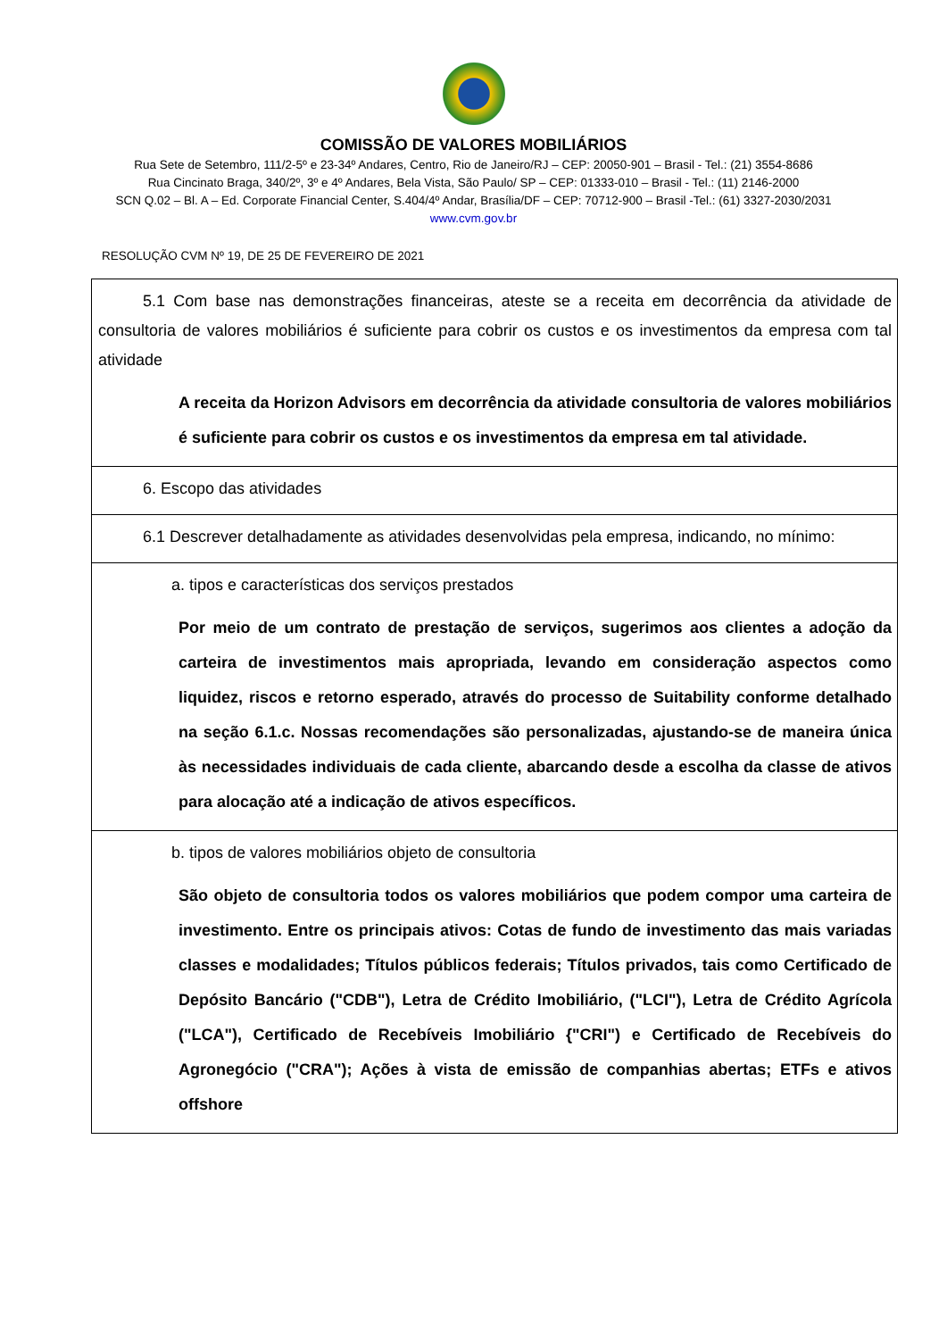COMISSÃO DE VALORES MOBILIÁRIOS
Rua Sete de Setembro, 111/2-5º e 23-34º Andares, Centro, Rio de Janeiro/RJ – CEP: 20050-901 – Brasil - Tel.: (21) 3554-8686
Rua Cincinato Braga, 340/2º, 3º e 4º Andares, Bela Vista, São Paulo/ SP – CEP: 01333-010 – Brasil - Tel.: (11) 2146-2000
SCN Q.02 – Bl. A – Ed. Corporate Financial Center, S.404/4º Andar, Brasília/DF – CEP: 70712-900 – Brasil -Tel.: (61) 3327-2030/2031
www.cvm.gov.br
RESOLUÇÃO CVM Nº 19, DE 25 DE FEVEREIRO DE 2021
| 5.1 Com base nas demonstrações financeiras, ateste se a receita em decorrência da atividade de consultoria de valores mobiliários é suficiente para cobrir os custos e os investimentos da empresa com tal atividade A receita da Horizon Advisors em decorrência da atividade consultoria de valores mobiliários é suficiente para cobrir os custos e os investimentos da empresa em tal atividade. |
| 6. Escopo das atividades |
| 6.1 Descrever detalhadamente as atividades desenvolvidas pela empresa, indicando, no mínimo: |
| a. tipos e características dos serviços prestados Por meio de um contrato de prestação de serviços, sugerimos aos clientes a adoção da carteira de investimentos mais apropriada, levando em consideração aspectos como liquidez, riscos e retorno esperado, através do processo de Suitability conforme detalhado na seção 6.1.c. Nossas recomendações são personalizadas, ajustando-se de maneira única às necessidades individuais de cada cliente, abarcando desde a escolha da classe de ativos para alocação até a indicação de ativos específicos. |
| b. tipos de valores mobiliários objeto de consultoria São objeto de consultoria todos os valores mobiliários que podem compor uma carteira de investimento. Entre os principais ativos: Cotas de fundo de investimento das mais variadas classes e modalidades; Títulos públicos federais; Títulos privados, tais como Certificado de Depósito Bancário ("CDB"), Letra de Crédito Imobiliário, ("LCI"), Letra de Crédito Agrícola ("LCA"), Certificado de Recebíveis Imobiliário {"CRI") e Certificado de Recebíveis do Agronegócio ("CRA"); Ações à vista de emissão de companhias abertas; ETFs e ativos offshore |